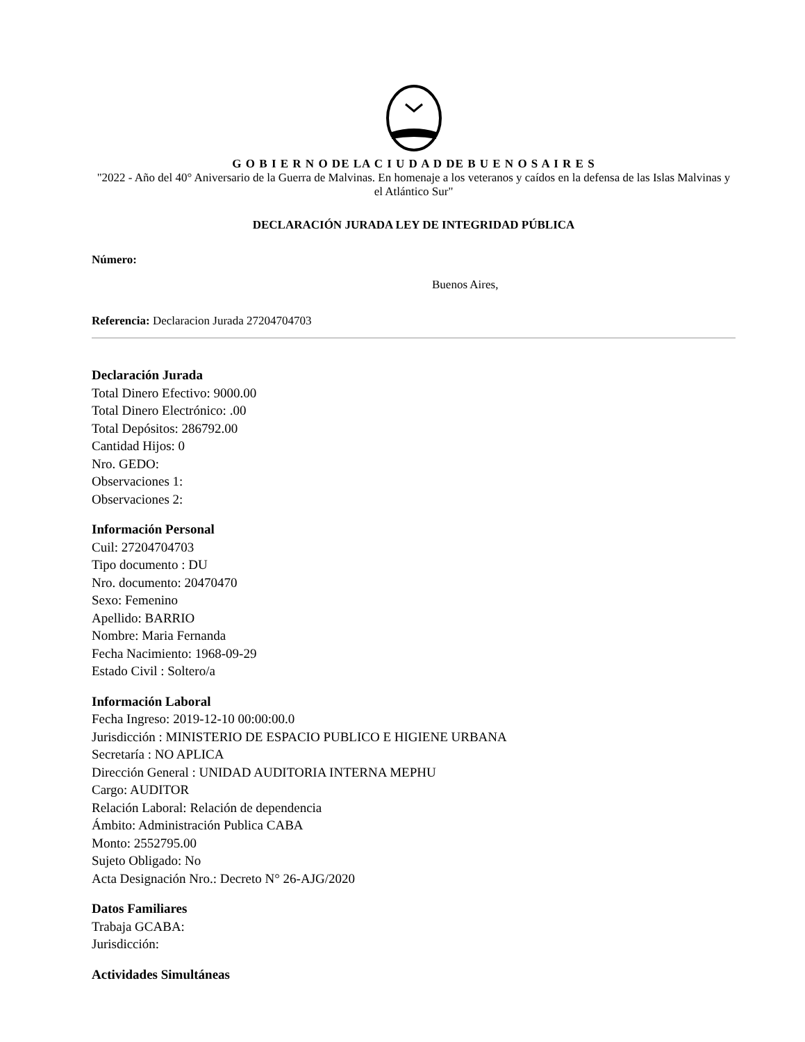G O B I E R N O DE LA C I U D A D DE B U E N O S A I R E S
"2022 - Año del 40° Aniversario de la Guerra de Malvinas. En homenaje a los veteranos y caídos en la defensa de las Islas Malvinas y el Atlántico Sur"
DECLARACIÓN JURADA LEY DE INTEGRIDAD PÚBLICA
Número:
Buenos Aires,
Referencia: Declaracion Jurada 27204704703
Declaración Jurada
Total Dinero Efectivo: 9000.00
Total Dinero Electrónico: .00
Total Depósitos: 286792.00
Cantidad Hijos: 0
Nro. GEDO:
Observaciones 1:
Observaciones 2:
Información Personal
Cuil: 27204704703
Tipo documento : DU
Nro. documento: 20470470
Sexo: Femenino
Apellido: BARRIO
Nombre: Maria Fernanda
Fecha Nacimiento: 1968-09-29
Estado Civil : Soltero/a
Información Laboral
Fecha Ingreso: 2019-12-10 00:00:00.0
Jurisdicción : MINISTERIO DE ESPACIO PUBLICO E HIGIENE URBANA
Secretaría : NO APLICA
Dirección General : UNIDAD AUDITORIA INTERNA MEPHU
Cargo: AUDITOR
Relación Laboral: Relación de dependencia
Ámbito: Administración Publica CABA
Monto: 2552795.00
Sujeto Obligado: No
Acta Designación Nro.: Decreto N° 26-AJG/2020
Datos Familiares
Trabaja GCABA:
Jurisdicción:
Actividades Simultáneas